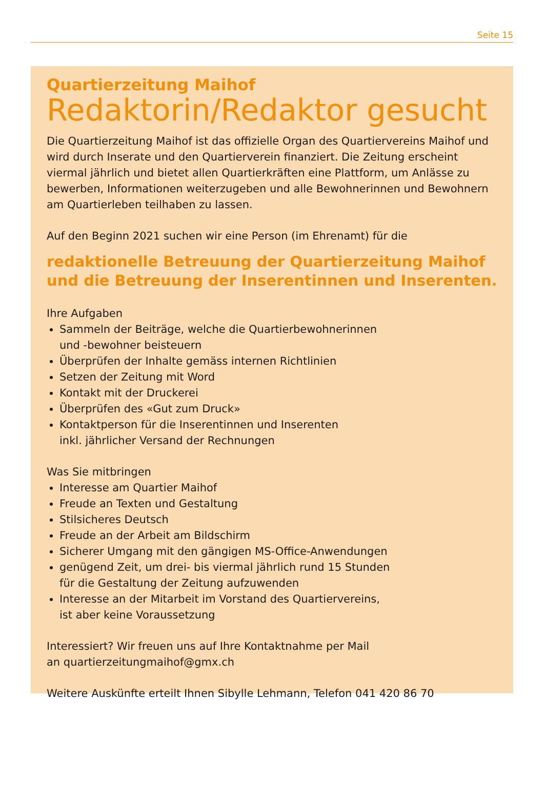Seite 15
Quartierzeitung Maihof
Redaktorin/Redaktor gesucht
Die Quartierzeitung Maihof ist das offizielle Organ des Quartiervereins Maihof und wird durch Inserate und den Quartierverein finanziert. Die Zeitung erscheint viermal jährlich und bietet allen Quartierkräften eine Plattform, um Anlässe zu bewerben, Informationen weiterzugeben und alle Bewohnerinnen und Bewohnern am Quartierleben teilhaben zu lassen.
Auf den Beginn 2021 suchen wir eine Person (im Ehrenamt) für die
redaktionelle Betreuung der Quartierzeitung Maihof und die Betreuung der Inserentinnen und Inserenten.
Ihre Aufgaben
Sammeln der Beiträge, welche die Quartierbewohnerinnen
und -bewohner beisteuern
Überprüfen der Inhalte gemäss internen Richtlinien
Setzen der Zeitung mit Word
Kontakt mit der Druckerei
Überprüfen des «Gut zum Druck»
Kontaktperson für die Inserentinnen und Inserenten
inkl. jährlicher Versand der Rechnungen
Was Sie mitbringen
Interesse am Quartier Maihof
Freude an Texten und Gestaltung
Stilsicheres Deutsch
Freude an der Arbeit am Bildschirm
Sicherer Umgang mit den gängigen MS-Office-Anwendungen
genügend Zeit, um drei- bis viermal jährlich rund 15 Stunden
für die Gestaltung der Zeitung aufzuwenden
Interesse an der Mitarbeit im Vorstand des Quartiervereins,
ist aber keine Voraussetzung
Interessiert? Wir freuen uns auf Ihre Kontaktnahme per Mail
an quartierzeitungmaihof@gmx.ch
Weitere Auskünfte erteilt Ihnen Sibylle Lehmann, Telefon 041 420 86 70